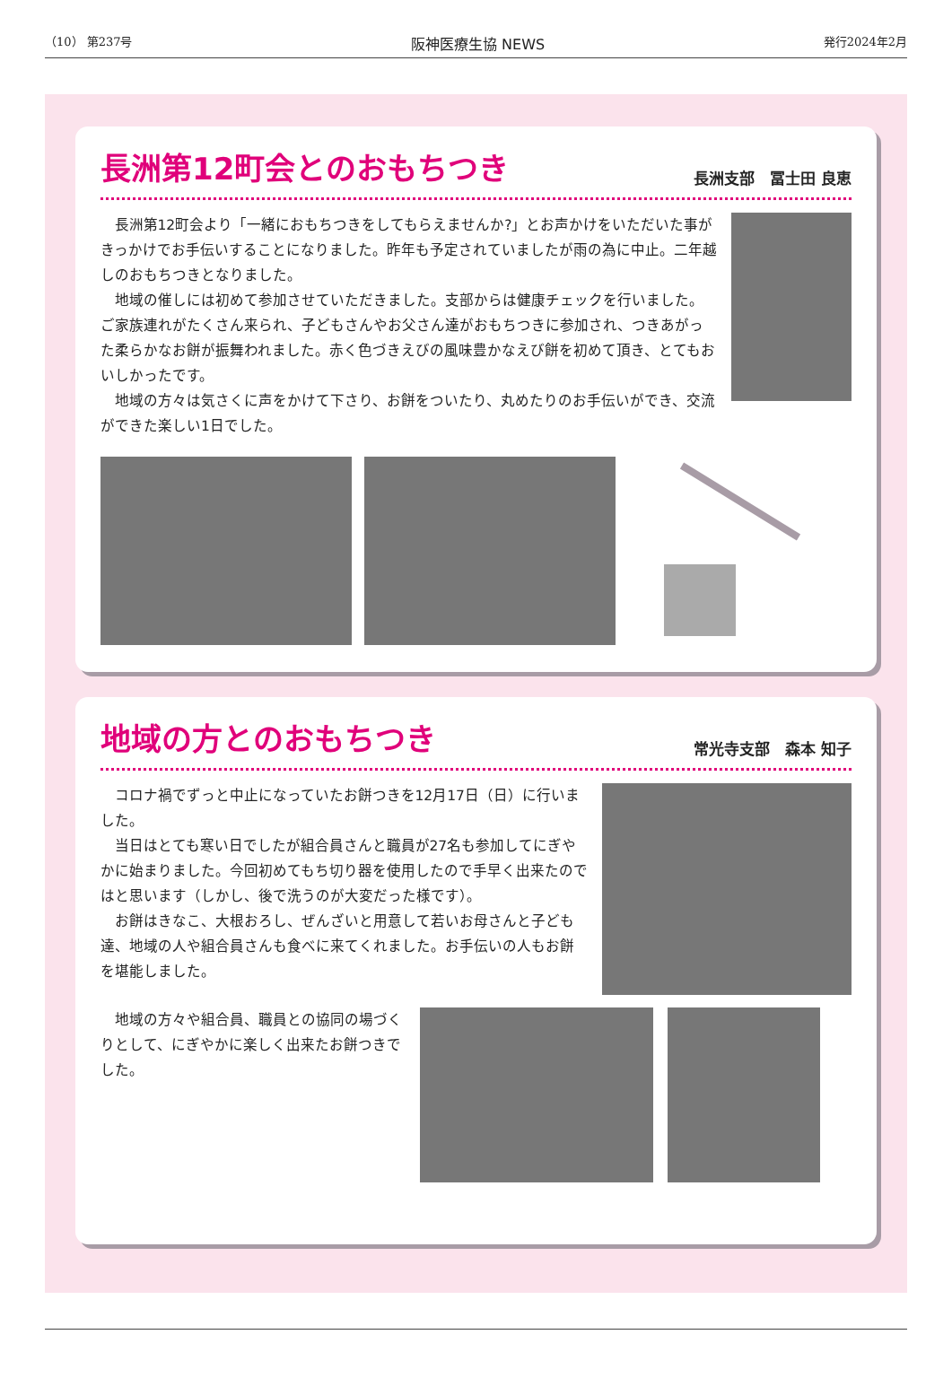（10） 第237号 阪神医療生協 NEWS 発行2024年2月
長洲第12町会とのおもちつき
長洲支部　冨士田 良恵
長洲第12町会より「一緒におもちつきをしてもらえませんか?」とお声かけをいただいた事がきっかけでお手伝いすることになりました。昨年も予定されていましたが雨の為に中止。二年越しのおもちつきとなりました。
地域の催しには初めて参加させていただきました。支部からは健康チェックを行いました。ご家族連れがたくさん来られ、子どもさんやお父さん達がおもちつきに参加され、つきあがった柔らかなお餅が振舞われました。赤く色づきえびの風味豊かなえび餅を初めて頂き、とてもおいしかったです。
地域の方々は気さくに声をかけて下さり、お餅をついたり、丸めたりのお手伝いができ、交流ができた楽しい1日でした。
地域の方とのおもちつき
常光寺支部　森本 知子
コロナ禍でずっと中止になっていたお餅つきを12月17日（日）に行いました。
当日はとても寒い日でしたが組合員さんと職員が27名も参加してにぎやかに始まりました。今回初めてもち切り器を使用したので手早く出来たのではと思います（しかし、後で洗うのが大変だった様です）。
お餅はきなこ、大根おろし、ぜんざいと用意して若いお母さんと子ども達、地域の人や組合員さんも食べに来てくれました。お手伝いの人もお餅を堪能しました。
地域の方々や組合員、職員との協同の場づくりとして、にぎやかに楽しく出来たお餅つきでした。